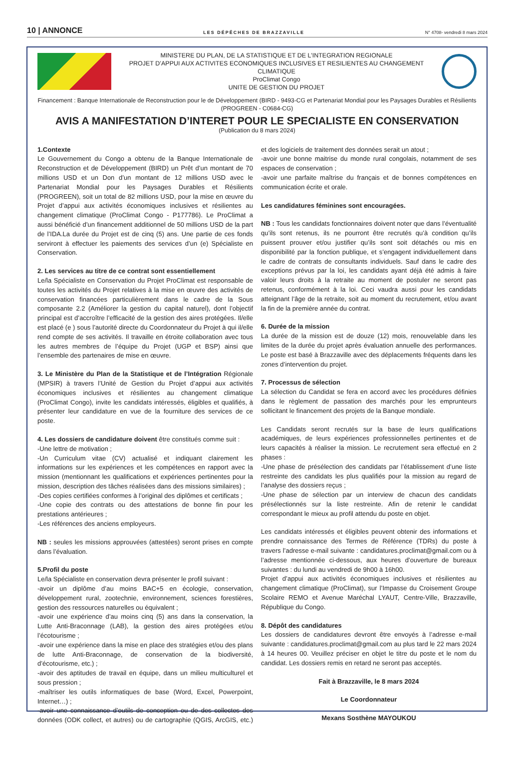10 | ANNONCE LES DÉPÊCHES DE BRAZZAVILLE N° 4708- vendredi 8 mars 2024
MINISTERE DU PLAN, DE LA STATISTIQUE ET DE L’INTEGRATION REGIONALE
PROJET D’APPUI AUX ACTIVITES ECONOMIQUES INCLUSIVES ET RESILIENTES AU CHANGEMENT CLIMATIQUE
ProClimat Congo
UNITE DE GESTION DU PROJET
Financement : Banque Internationale de Reconstruction pour le de Développement (BIRD - 9493-CG et Partenariat Mondial pour les Paysages Durables et Résilients (PROGREEN - C0684-CG)
AVIS A MANIFESTATION D’INTERET POUR LE SPECIALISTE EN CONSERVATION
(Publication du 8 mars 2024)
1.Contexte
Le Gouvernement du Congo a obtenu de la Banque Internationale de Reconstruction et de Développement (BIRD) un Prêt d’un montant de 70 millions USD et un Don d’un montant de 12 millions USD avec le Partenariat Mondial pour les Paysages Durables et Résilients (PROGREEN), soit un total de 82 millions USD, pour la mise en œuvre du Projet d’appui aux activités économiques inclusives et résilientes au changement climatique (ProClimat Congo - P177786). Le ProClimat a aussi bénéficié d’un financement additionnel de 50 millions USD de la part de l’IDA.La durée du Projet est de cinq (5) ans. Une partie de ces fonds serviront à effectuer les paiements des services d’un (e) Spécialiste en Conservation.
2. Les services au titre de ce contrat sont essentiellement
Le/la Spécialiste en Conservation du Projet ProClimat est responsable de toutes les activités du Projet relatives à la mise en œuvre des activités de conservation financées particulièrement dans le cadre de la Sous composante 2.2 (Améliorer la gestion du capital naturel), dont l’objectif principal est d’accroître l’efficacité de la gestion des aires protégées. Il/elle est placé (e ) sous l’autorité directe du Coordonnateur du Projet à qui il/elle rend compte de ses activités. Il travaille en étroite collaboration avec tous les autres membres de l’équipe du Projet (UGP et BSP) ainsi que l’ensemble des partenaires de mise en œuvre.
3. Le Ministère du Plan de la Statistique et de l’Intégration Régionale (MPSIR) à travers l’Unité de Gestion du Projet d’appui aux activités économiques inclusives et résilientes au changement climatique (ProClimat Congo), invite les candidats intéressés, éligibles et qualifiés, à présenter leur candidature en vue de la fourniture des services de ce poste.
4. Les dossiers de candidature doivent être constitués comme suit :
-Une lettre de motivation ;
-Un Curriculum vitae (CV) actualisé et indiquant clairement les informations sur les expériences et les compétences en rapport avec la mission (mentionnant les qualifications et expériences pertinentes pour la mission, description des tâches réalisées dans des missions similaires) ;
-Des copies certifiées conformes à l’original des diplômes et certificats ;
-Une copie des contrats ou des attestations de bonne fin pour les prestations antérieures ;
-Les références des anciens employeurs.
NB : seules les missions approuvées (attestées) seront prises en compte dans l’évaluation.
5.Profil du poste
Le/la Spécialiste en conservation devra présenter le profil suivant :
-avoir un diplôme d’au moins BAC+5 en écologie, conservation, développement rural, zootechnie, environnement, sciences forestières, gestion des ressources naturelles ou équivalent ;
-avoir une expérience d’au moins cinq (5) ans dans la conservation, la Lutte Anti-Braconnage (LAB), la gestion des aires protégées et/ou l’écotourisme ;
-avoir une expérience dans la mise en place des stratégies et/ou des plans de lutte Anti-Braconnage, de conservation de la biodiversité, d’écotourisme, etc.) ;
-avoir des aptitudes de travail en équipe, dans un milieu multiculturel et sous pression ;
-maîtriser les outils informatiques de base (Word, Excel, Powerpoint, Internet…) ;
-avoir une connaissance d’outils de conception ou de des collectes des données (ODK collect, et autres) ou de cartographie (QGIS, ArcGIS, etc.) et des logiciels de traitement des données serait un atout ;
-avoir une bonne maitrise du monde rural congolais, notamment de ses espaces de conservation ;
-avoir une parfaite maîtrise du français et de bonnes compétences en communication écrite et orale.
Les candidatures féminines sont encouragées.
NB : Tous les candidats fonctionnaires doivent noter que dans l’éventualité qu’ils sont retenus, ils ne pourront être recrutés qu’à condition qu’ils puissent prouver et/ou justifier qu’ils sont soit détachés ou mis en disponibilité par la fonction publique, et s’engagent individuellement dans le cadre de contrats de consultants individuels. Sauf dans le cadre des exceptions prévus par la loi, les candidats ayant déjà été admis à faire valoir leurs droits à la retraite au moment de postuler ne seront pas retenus, conformément à la loi. Ceci vaudra aussi pour les candidats atteignant l’âge de la retraite, soit au moment du recrutement, et/ou avant la fin de la première année du contrat.
6. Durée de la mission
La durée de la mission est de douze (12) mois, renouvelable dans les limites de la durée du projet après évaluation annuelle des performances. Le poste est basé à Brazzaville avec des déplacements fréquents dans les zones d’intervention du projet.
7. Processus de sélection
La sélection du Candidat se fera en accord avec les procédures définies dans le règlement de passation des marchés pour les emprunteurs sollicitant le financement des projets de la Banque mondiale.
Les Candidats seront recrutés sur la base de leurs qualifications académiques, de leurs expériences professionnelles pertinentes et de leurs capacités à réaliser la mission. Le recrutement sera effectué en 2 phases :
-Une phase de présélection des candidats par l’établissement d’une liste restreinte des candidats les plus qualifiés pour la mission au regard de l’analyse des dossiers reçus ;
-Une phase de sélection par un interview de chacun des candidats présélectionnés sur la liste restreinte. Afin de retenir le candidat correspondant le mieux au profil attendu du poste en objet.
Les candidats intéressés et éligibles peuvent obtenir des informations et prendre connaissance des Termes de Référence (TDRs) du poste à travers l’adresse e-mail suivante : candidatures.proclimat@gmail.com ou à l’adresse mentionnée ci-dessous, aux heures d’ouverture de bureaux suivantes : du lundi au vendredi de 9h00 à 16h00.
Projet d’appui aux activités économiques inclusives et résilientes au changement climatique (ProClimat), sur l’Impasse du Croisement Groupe Scolaire REMO et Avenue Maréchal LYAUT, Centre-Ville, Brazzaville, République du Congo.
8. Dépôt des candidatures
Les dossiers de candidatures devront être envoyés à l’adresse e-mail suivante : candidatures.proclimat@gmail.com au plus tard le 22 mars 2024 à 14 heures 00. Veuillez préciser en objet le titre du poste et le nom du candidat. Les dossiers remis en retard ne seront pas acceptés.
Fait à Brazzaville, le 8 mars 2024
Le Coordonnateur
Mexans Sosthène MAYOUKOU